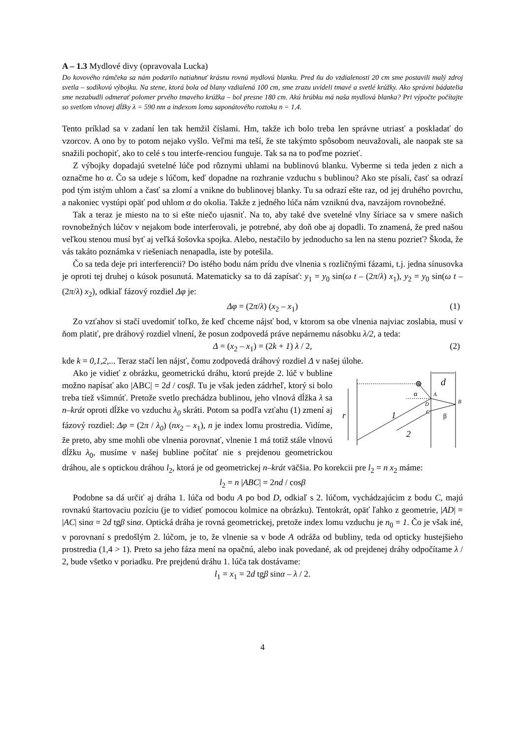A – 1.3 Mydlové divy (opravovala Lucka)
Do kovového rámčeka sa nám podarilo natiahnuť krásnu rovnú mydlovú blanku. Pred ňu do vzdialenosti 20 cm sme postavili malý zdroj svetla – sodíkovú výbojku. Na stene, ktorá bola od blany vzdialená 100 cm, sme zrazu uvideli tmavé a svetlé krúžky. Ako správni bádatelia sme nezabudli odmerať polomer prvého tmavého krúžka – bol presne 180 cm. Akú hrúbku má naša mydlová blanka? Pri výpočte počítajte so svetlom vlnovej dĺžky λ = 590 nm a indexom lomu saponátového roztoku n = 1,4.
Tento príklad sa v zadaní len tak hemžil číslami. Hm, takže ich bolo treba len správne utriasť a poskladať do vzorcov. A ono by to potom nejako vyšlo. Veľmi ma teší, že ste takýmto spôsobom neuvažovali, ale naopak ste sa snažili pochopiť, ako to celé s tou interfe-renciou funguje. Tak sa na to poďme pozrieť.
Z výbojky dopadajú svetelné lúče pod rôznymi uhlami na bublinovú blanku. Vyberme si teda jeden z nich a označme ho α. Čo sa udeje s lúčom, keď dopadne na rozhranie vzduchu s bublinou? Ako ste písali, časť sa odrazí pod tým istým uhlom a časť sa zlomí a vnikne do bublinovej blanky. Tu sa odrazí ešte raz, od jej druhého povrchu, a nakoniec vystúpi opäť pod uhlom α do okolia. Takže z jedného lúča nám vzniknú dva, navzájom rovnobežné.
Tak a teraz je miesto na to si ešte niečo ujasniť. Na to, aby také dve svetelné vlny šíriace sa v smere našich rovnobežných lúčov v nejakom bode interferovali, je potrebné, aby doň obe aj dopadli. To znamená, že pred našou veľkou stenou musí byť aj veľká šošovka spojka. Alebo, nestačilo by jednoducho sa len na stenu pozrieť? Škoda, že vás takáto poznámka v riešeniach nenapadla, iste by potešila.
Čo sa teda deje pri interferencii? Do istého bodu nám prídu dve vlnenia s rozličnými fázami, t.j. jedna sínusovka je oproti tej druhej o kúsok posunutá. Matematicky sa to dá zapísať: y<sub>1</sub> = y<sub>0</sub> sin(ω t – (2π/λ) x<sub>1</sub>), y<sub>2</sub> = y<sub>0</sub> sin(ω t – (2π/λ) x<sub>2</sub>), odkiaľ fázový rozdiel Δφ je:
Δφ = (2π/λ) (x<sub>2</sub> – x<sub>1</sub>) (1)
Zo vzťahov si stačí uvedomiť toľko, že keď chceme nájsť bod, v ktorom sa obe vlnenia najviac zoslabia, musí v ňom platiť, pre dráhový rozdiel vlnení, že posun zodpovedá práve nepárnemu násobku λ/2, a teda:
Δ = (x<sub>2</sub> – x<sub>1</sub>) = (2k + 1) λ / 2, (2)
kde k = 0,1,2,... Teraz stačí len nájsť, čomu zodpovedá dráhový rozdiel Δ v našej úlohe.
d
r
α
A
B
C
D
β
1
2
Ako je vidieť z obrázku, geometrickú dráhu, ktorú prejde 2. lúč v bubline možno napísať ako |ABC| = 2d / cosβ. Tu je však jeden zádrheľ, ktorý si bolo treba tiež všimnúť. Pretože svetlo prechádza bublinou, jeho vlnová dĺžka λ sa n–krát oproti dĺžke vo vzduchu λ<sub>0</sub> skráti. Potom sa podľa vzťahu (1) zmení aj fázový rozdiel: Δφ = (2π / λ<sub>0</sub>) (nx<sub>2</sub> – x<sub>1</sub>), n je index lomu prostredia. Vidíme, že preto, aby sme mohli obe vlnenia porovnať, vlnenie 1 má totiž stále vlnovú dĺžku λ<sub>0</sub>, musíme v našej bubline počítať nie s prejdenou geometrickou dráhou, ale s optickou dráhou l<sub>2</sub>, ktorá je od geometrickej n–krát väčšia. Po korekcii pre l<sub>2</sub> = n x<sub>2</sub> máme:
l<sub>2</sub> = n |ABC| = 2nd / cosβ
Podobne sa dá určiť aj dráha 1. lúča od bodu A po bod D, odkiaľ s 2. lúčom, vychádzajúcim z bodu C, majú rovnakú štartovaciu pozíciu (je to vidieť pomocou kolmice na obrázku). Tentokrát, opäť ľahko z geometrie, |AD| = |AC| sinα = 2d tgβ sinα. Optická dráha je rovná geometrickej, pretože index lomu vzduchu je n<sub>0</sub> = 1. Čo je však iné, v porovnaní s predošlým 2. lúčom, je to, že vlnenie sa v bode A odráža od bubliny, teda od opticky hustejšieho prostredia (1,4 > 1). Preto sa jeho fáza mení na opačnú, alebo inak povedané, ak od prejdenej dráhy odpočítame λ / 2, bude všetko v poriadku. Pre prejdenú dráhu 1. lúča tak dostávame:
l<sub>1</sub> = x<sub>1</sub> = 2d tgβ sinα – λ / 2.
4